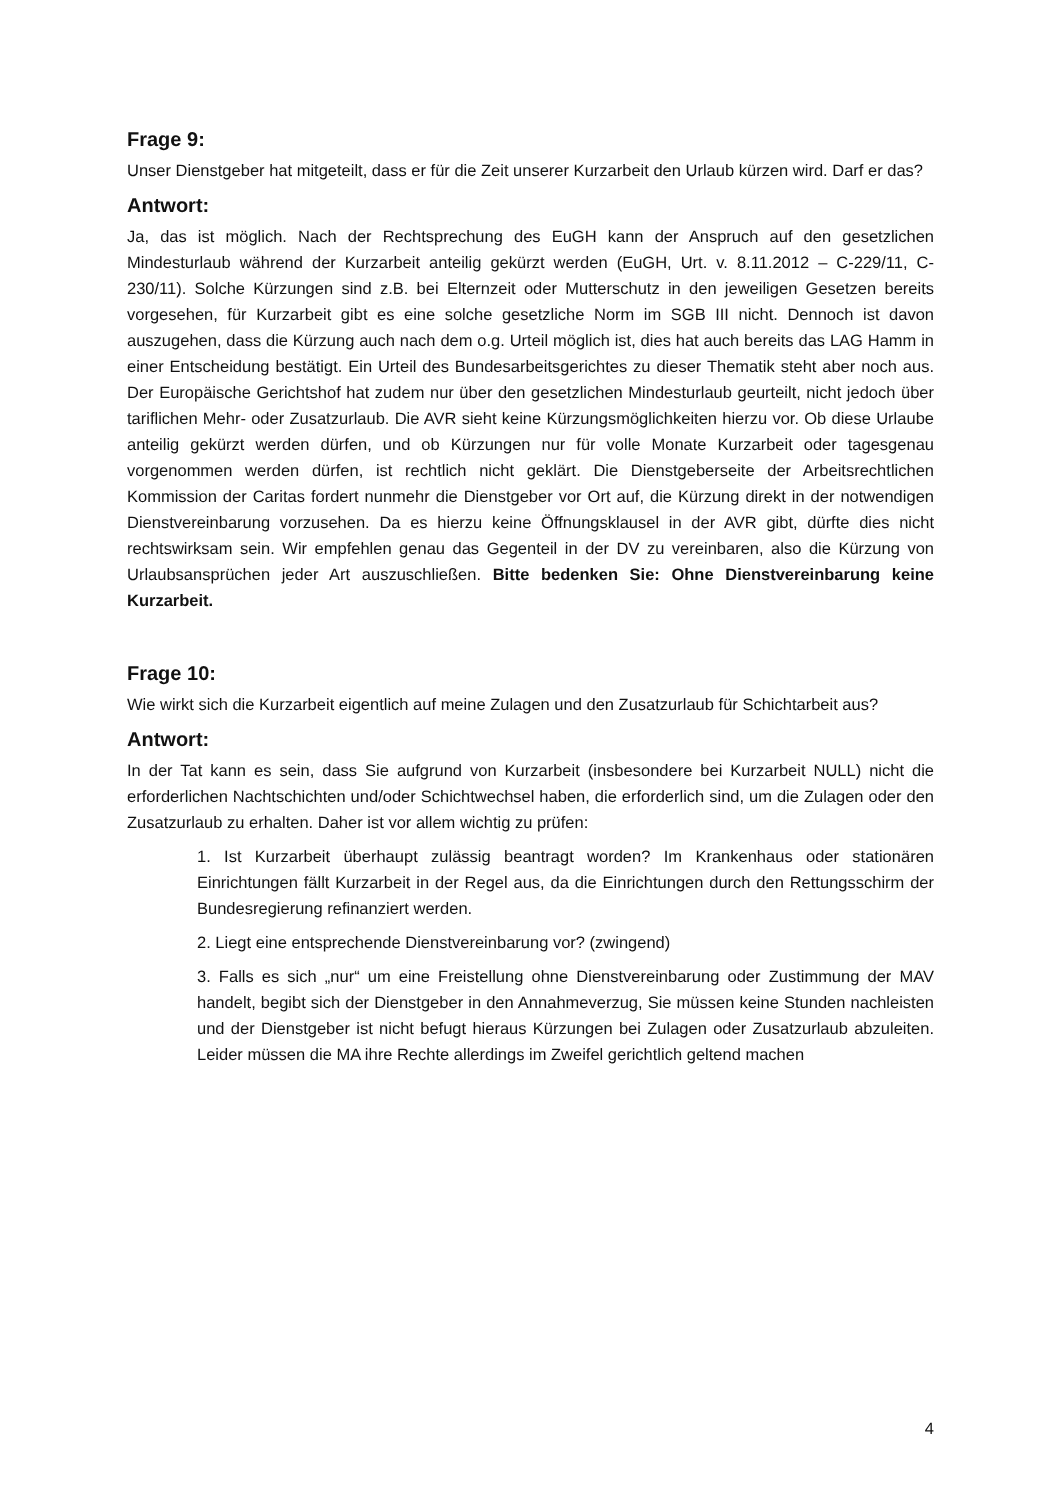Frage 9:
Unser Dienstgeber hat mitgeteilt, dass er für die Zeit unserer Kurzarbeit den Urlaub kürzen wird. Darf er das?
Antwort:
Ja, das ist möglich. Nach der Rechtsprechung des EuGH kann der Anspruch auf den gesetzlichen Mindesturlaub während der Kurzarbeit anteilig gekürzt werden (EuGH, Urt. v. 8.11.2012 – C-229/11, C-230/11). Solche Kürzungen sind z.B. bei Elternzeit oder Mutterschutz in den jeweiligen Gesetzen bereits vorgesehen, für Kurzarbeit gibt es eine solche gesetzliche Norm im SGB III nicht. Dennoch ist davon auszugehen, dass die Kürzung auch nach dem o.g. Urteil möglich ist, dies hat auch bereits das LAG Hamm in einer Entscheidung bestätigt. Ein Urteil des Bundesarbeitsgerichtes zu dieser Thematik steht aber noch aus. Der Europäische Gerichtshof hat zudem nur über den gesetzlichen Mindesturlaub geurteilt, nicht jedoch über tariflichen Mehr- oder Zusatzurlaub. Die AVR sieht keine Kürzungsmöglichkeiten hierzu vor. Ob diese Urlaube anteilig gekürzt werden dürfen, und ob Kürzungen nur für volle Monate Kurzarbeit oder tagesgenau vorgenommen werden dürfen, ist rechtlich nicht geklärt. Die Dienstgeberseite der Arbeitsrechtlichen Kommission der Caritas fordert nunmehr die Dienstgeber vor Ort auf, die Kürzung direkt in der notwendigen Dienstvereinbarung vorzusehen. Da es hierzu keine Öffnungsklausel in der AVR gibt, dürfte dies nicht rechtswirksam sein. Wir empfehlen genau das Gegenteil in der DV zu vereinbaren, also die Kürzung von Urlaubsansprüchen jeder Art auszuschließen. Bitte bedenken Sie: Ohne Dienstvereinbarung keine Kurzarbeit.
Frage 10:
Wie wirkt sich die Kurzarbeit eigentlich auf meine Zulagen und den Zusatzurlaub für Schichtarbeit aus?
Antwort:
In der Tat kann es sein, dass Sie aufgrund von Kurzarbeit (insbesondere bei Kurzarbeit NULL) nicht die erforderlichen Nachtschichten und/oder Schichtwechsel haben, die erforderlich sind, um die Zulagen oder den Zusatzurlaub zu erhalten. Daher ist vor allem wichtig zu prüfen:
1. Ist Kurzarbeit überhaupt zulässig beantragt worden? Im Krankenhaus oder stationären Einrichtungen fällt Kurzarbeit in der Regel aus, da die Einrichtungen durch den Rettungsschirm der Bundesregierung refinanziert werden.
2. Liegt eine entsprechende Dienstvereinbarung vor? (zwingend)
3. Falls es sich „nur“ um eine Freistellung ohne Dienstvereinbarung oder Zustimmung der MAV handelt, begibt sich der Dienstgeber in den Annahmeverzug, Sie müssen keine Stunden nachleisten und der Dienstgeber ist nicht befugt hieraus Kürzungen bei Zulagen oder Zusatzurlaub abzuleiten. Leider müssen die MA ihre Rechte allerdings im Zweifel gerichtlich geltend machen
4